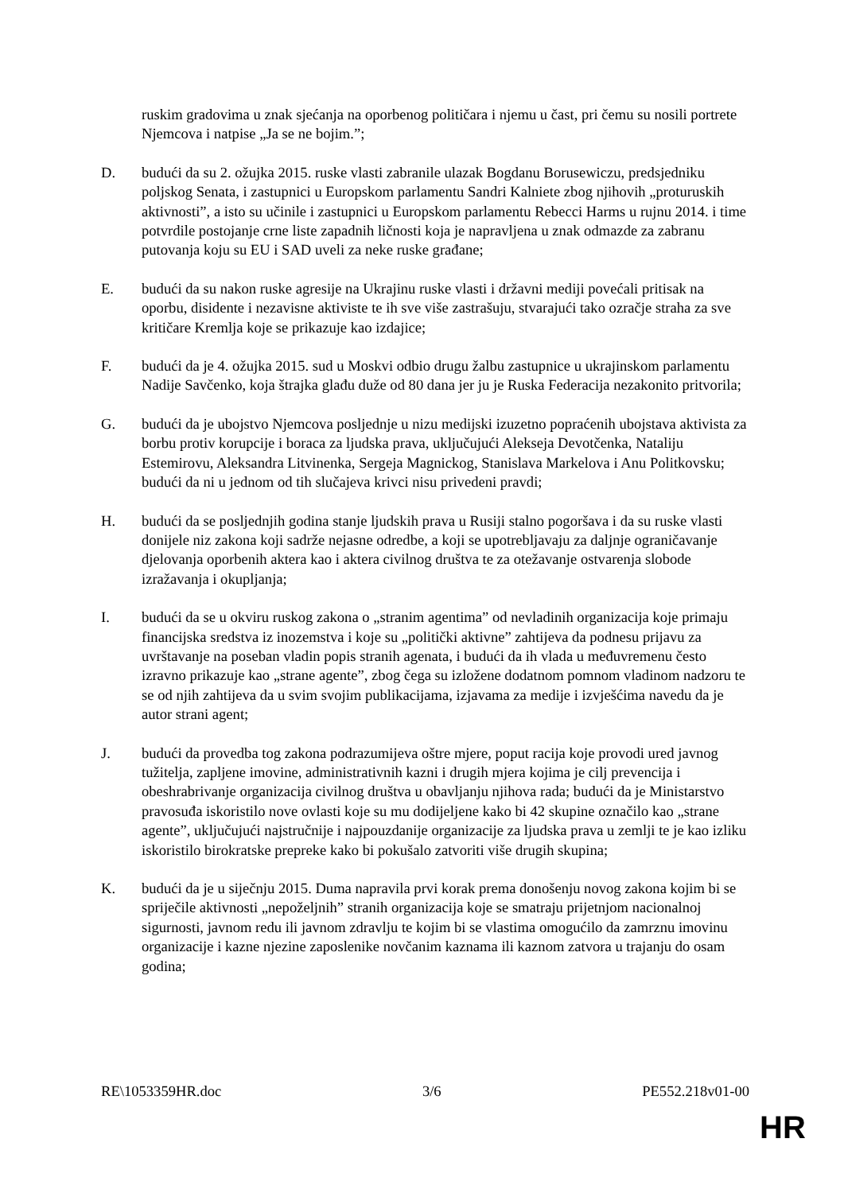ruskim gradovima u znak sjećanja na oporbenog političara i njemu u čast, pri čemu su nosili portrete Njemcova i natpise „Ja se ne bojim.”;
D. budući da su 2. ožujka 2015. ruske vlasti zabranile ulazak Bogdanu Borusewiczu, predsjedniku poljskog Senata, i zastupnici u Europskom parlamentu Sandri Kalniete zbog njihovih „proturuskih aktivnosti”, a isto su učinile i zastupnici u Europskom parlamentu Rebecci Harms u rujnu 2014. i time potvrdile postojanje crne liste zapadnih ličnosti koja je napravljena u znak odmazde za zabranu putovanja koju su EU i SAD uveli za neke ruske građane;
E. budući da su nakon ruske agresije na Ukrajinu ruske vlasti i državni mediji povećali pritisak na oporbu, disidente i nezavisne aktiviste te ih sve više zastrašuju, stvarajući tako ozračje straha za sve kritičare Kremlja koje se prikazuje kao izdajice;
F. budući da je 4. ožujka 2015. sud u Moskvi odbio drugu žalbu zastupnice u ukrajinskom parlamentu Nadije Savčenko, koja štrajka glađu duže od 80 dana jer ju je Ruska Federacija nezakonito pritvorila;
G. budući da je ubojstvo Njemcova posljednje u nizu medijski izuzetno popraćenih ubojstava aktivista za borbu protiv korupcije i boraca za ljudska prava, uključujući Alekseja Devotčenka, Nataliju Estemirovu, Aleksandra Litvinenka, Sergeja Magnickog, Stanislava Markelova i Anu Politkovsku; budući da ni u jednom od tih slučajeva krivci nisu privedeni pravdi;
H. budući da se posljednjih godina stanje ljudskih prava u Rusiji stalno pogoršava i da su ruske vlasti donijele niz zakona koji sadrže nejasne odredbe, a koji se upotrebljavaju za daljnje ograničavanje djelovanja oporbenih aktera kao i aktera civilnog društva te za otežavanje ostvarenja slobode izražavanja i okupljanja;
I. budući da se u okviru ruskog zakona o „stranim agentima” od nevladinih organizacija koje primaju financijska sredstva iz inozemstva i koje su „politički aktivne” zahtijeva da podnesu prijavu za uvrštavanje na poseban vladin popis stranih agenata, i budući da ih vlada u međuvremenu često izravno prikazuje kao „strane agente”, zbog čega su izložene dodatnom pomnom vladinom nadzoru te se od njih zahtijeva da u svim svojim publikacijama, izjavama za medije i izvješćima navedu da je autor strani agent;
J. budući da provedba tog zakona podrazumijeva oštre mjere, poput racija koje provodi ured javnog tužitelja, zapljene imovine, administrativnih kazni i drugih mjera kojima je cilj prevencija i obeshrabrivanje organizacija civilnog društva u obavljanju njihova rada; budući da je Ministarstvo pravosuđa iskoristilo nove ovlasti koje su mu dodijeljene kako bi 42 skupine označilo kao „strane agente”, uključujući najstručnije i najpouzdanije organizacije za ljudska prava u zemlji te je kao izliku iskoristilo birokratske prepreke kako bi pokušalo zatvoriti više drugih skupina;
K. budući da je u siječnju 2015. Duma napravila prvi korak prema donošenju novog zakona kojim bi se spriječile aktivnosti „nepoželjnih” stranih organizacija koje se smatraju prijetnjom nacionalnoj sigurnosti, javnom redu ili javnom zdravlju te kojim bi se vlastima omogućilo da zamrznu imovinu organizacije i kazne njezine zaposlenike novčanim kaznama ili kaznom zatvora u trajanju do osam godina;
RE\1053359HR.doc 3/6 PE552.218v01-00
HR